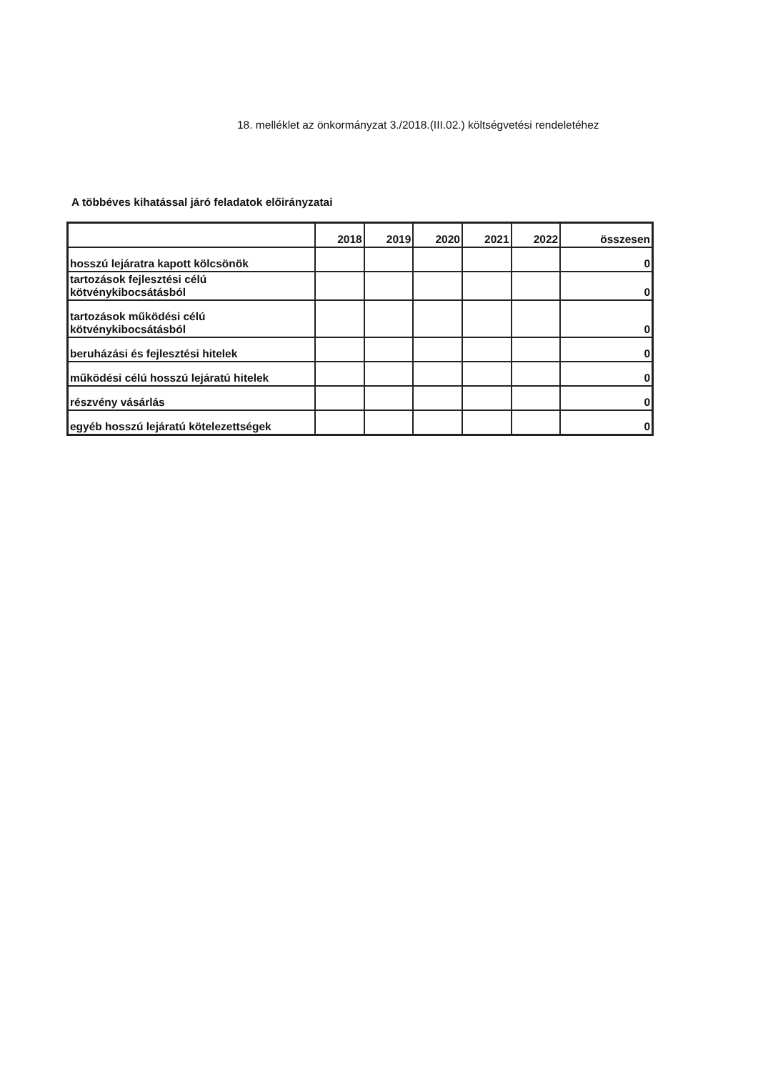18. melléklet az önkormányzat 3./2018.(III.02.) költségvetési rendeletéhez
A többéves kihatással járó feladatok előirányzatai
| | 2018 | 2019 | 2020 | 2021 | 2022 | összesen |
| --- | --- | --- | --- | --- | --- | --- |
| hosszú lejáratra kapott kölcsönök | | | | | | 0 |
| tartozások fejlesztési célú kötvénykibocsátásból | | | | | | 0 |
| tartozások működési célú kötvénykibocsátásból | | | | | | 0 |
| beruházási és fejlesztési hitelek | | | | | | 0 |
| működési célú hosszú lejáratú hitelek | | | | | | 0 |
| részvény vásárlás | | | | | | 0 |
| egyéb hosszú lejáratú kötelezettségek | | | | | | 0 |